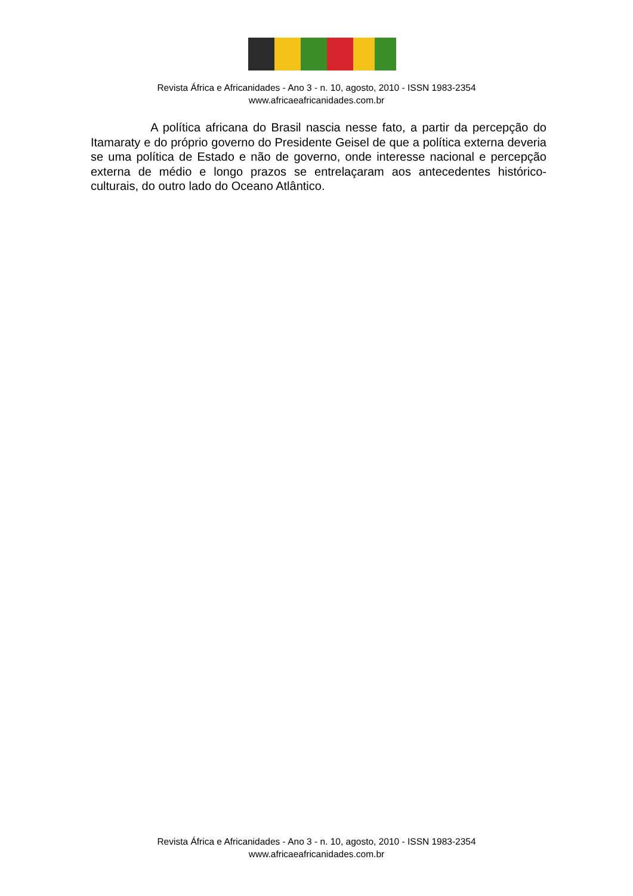Revista África e Africanidades - Ano 3 - n. 10, agosto, 2010 - ISSN 1983-2354
www.africaeafricanidades.com.br
A política africana do Brasil nascia nesse fato, a partir da percepção do Itamaraty e do próprio governo do Presidente Geisel de que a política externa deveria se uma política de Estado e não de governo, onde interesse nacional e percepção externa de médio e longo prazos se entrelaçaram aos antecedentes histórico-culturais, do outro lado do Oceano Atlântico.
Revista África e Africanidades - Ano 3 - n. 10, agosto, 2010 - ISSN 1983-2354
www.africaeafricanidades.com.br